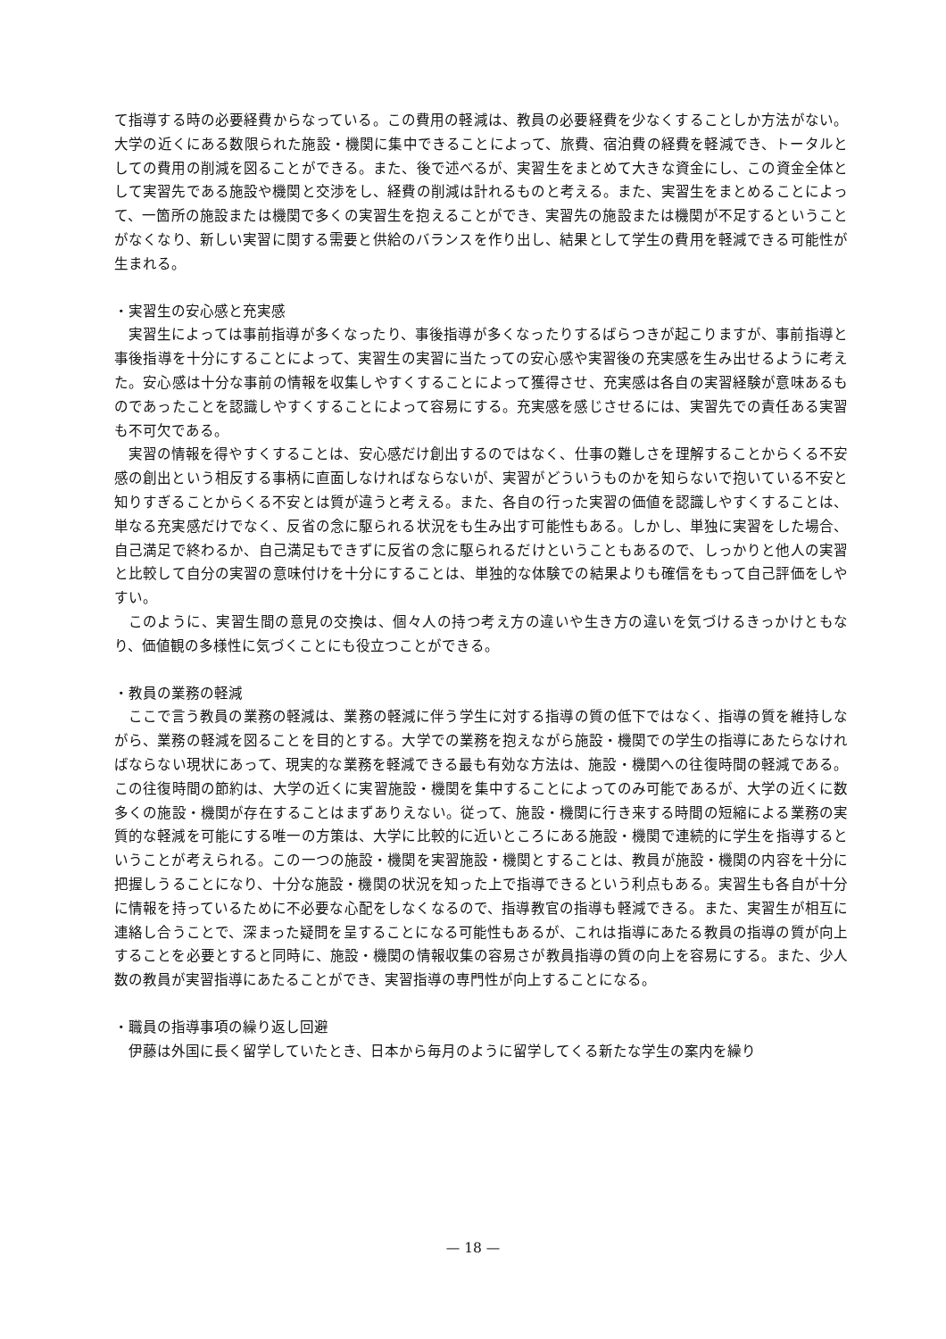て指導する時の必要経費からなっている。この費用の軽減は、教員の必要経費を少なくすることしか方法がない。大学の近くにある数限られた施設・機関に集中できることによって、旅費、宿泊費の経費を軽減でき、トータルとしての費用の削減を図ることができる。また、後で述べるが、実習生をまとめて大きな資金にし、この資金全体として実習先である施設や機関と交渉をし、経費の削減は計れるものと考える。また、実習生をまとめることによって、一箇所の施設または機関で多くの実習生を抱えることができ、実習先の施設または機関が不足するということがなくなり、新しい実習に関する需要と供給のバランスを作り出し、結果として学生の費用を軽減できる可能性が生まれる。
・実習生の安心感と充実感
実習生によっては事前指導が多くなったり、事後指導が多くなったりするばらつきが起こりますが、事前指導と事後指導を十分にすることによって、実習生の実習に当たっての安心感や実習後の充実感を生み出せるように考えた。安心感は十分な事前の情報を収集しやすくすることによって獲得させ、充実感は各自の実習経験が意味あるものであったことを認識しやすくすることによって容易にする。充実感を感じさせるには、実習先での責任ある実習も不可欠である。
実習の情報を得やすくすることは、安心感だけ創出するのではなく、仕事の難しさを理解することからくる不安感の創出という相反する事柄に直面しなければならないが、実習がどういうものかを知らないで抱いている不安と知りすぎることからくる不安とは質が違うと考える。また、各自の行った実習の価値を認識しやすくすることは、単なる充実感だけでなく、反省の念に駆られる状況をも生み出す可能性もある。しかし、単独に実習をした場合、自己満足で終わるか、自己満足もできずに反省の念に駆られるだけということもあるので、しっかりと他人の実習と比較して自分の実習の意味付けを十分にすることは、単独的な体験での結果よりも確信をもって自己評価をしやすい。
このように、実習生間の意見の交換は、個々人の持つ考え方の違いや生き方の違いを気づけるきっかけともなり、価値観の多様性に気づくことにも役立つことができる。
・教員の業務の軽減
ここで言う教員の業務の軽減は、業務の軽減に伴う学生に対する指導の質の低下ではなく、指導の質を維持しながら、業務の軽減を図ることを目的とする。大学での業務を抱えながら施設・機関での学生の指導にあたらなければならない現状にあって、現実的な業務を軽減できる最も有効な方法は、施設・機関への往復時間の軽減である。この往復時間の節約は、大学の近くに実習施設・機関を集中することによってのみ可能であるが、大学の近くに数多くの施設・機関が存在することはまずありえない。従って、施設・機関に行き来する時間の短縮による業務の実質的な軽減を可能にする唯一の方策は、大学に比較的に近いところにある施設・機関で連続的に学生を指導するということが考えられる。この一つの施設・機関を実習施設・機関とすることは、教員が施設・機関の内容を十分に把握しうることになり、十分な施設・機関の状況を知った上で指導できるという利点もある。実習生も各自が十分に情報を持っているために不必要な心配をしなくなるので、指導教官の指導も軽減できる。また、実習生が相互に連絡し合うことで、深まった疑問を呈することになる可能性もあるが、これは指導にあたる教員の指導の質が向上することを必要とすると同時に、施設・機関の情報収集の容易さが教員指導の質の向上を容易にする。また、少人数の教員が実習指導にあたることができ、実習指導の専門性が向上することになる。
・職員の指導事項の繰り返し回避
伊藤は外国に長く留学していたとき、日本から毎月のように留学してくる新たな学生の案内を繰り
— 18 —